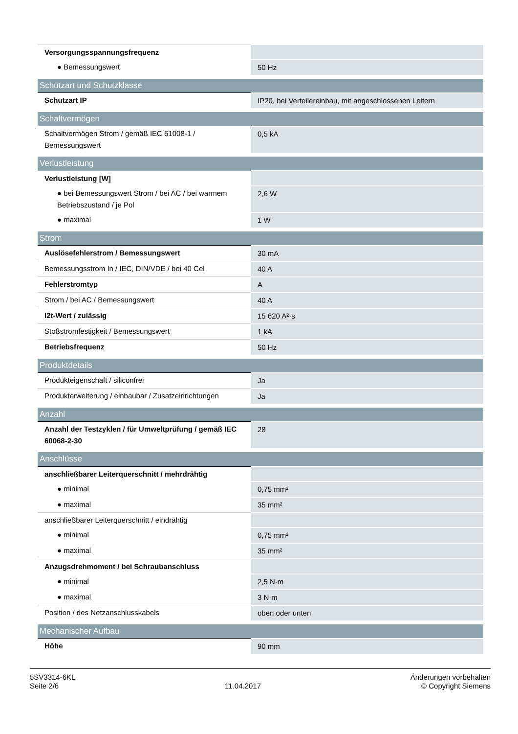| Versorgungsspannungsfrequenz | |
| ● Bemessungswert | 50 Hz |
| Schutzart und Schutzklasse | |
| Schutzart IP | IP20, bei Verteilereinbau, mit angeschlossenen Leitern |
| Schaltvermögen | |
| Schaltvermögen Strom / gemäß IEC 61008-1 / Bemessungswert | 0,5 kA |
| Verlustleistung | |
| Verlustleistung [W] | |
| ● bei Bemessungswert Strom / bei AC / bei warmem Betriebszustand / je Pol | 2,6 W |
| ● maximal | 1 W |
| Strom | |
| Auslösefehlerstrom / Bemessungswert | 30 mA |
| Bemessungsstrom In / IEC, DIN/VDE / bei 40 Cel | 40 A |
| Fehlerstromtyp | A |
| Strom / bei AC / Bemessungswert | 40 A |
| I2t-Wert / zulässig | 15 620 A²·s |
| Stoßstromfestigkeit / Bemessungswert | 1 kA |
| Betriebsfrequenz | 50 Hz |
| Produktdetails | |
| Produkteigenschaft / siliconfrei | Ja |
| Produkterweiterung / einbaubar / Zusatzeinrichtungen | Ja |
| Anzahl | |
| Anzahl der Testzyklen / für Umweltprüfung / gemäß IEC 60068-2-30 | 28 |
| Anschlüsse | |
| anschließbarer Leiterquerschnitt / mehrdrähtig | |
| ● minimal | 0,75 mm² |
| ● maximal | 35 mm² |
| anschließbarer Leiterquerschnitt / eindrähtig | |
| ● minimal | 0,75 mm² |
| ● maximal | 35 mm² |
| Anzugsdrehmoment / bei Schraubanschluss | |
| ● minimal | 2,5 N·m |
| ● maximal | 3 N·m |
| Position / des Netzanschlusskabels | oben oder unten |
| Mechanischer Aufbau | |
| Höhe | 90 mm |
5SV3314-6KL
Seite 2/6
11.04.2017
Änderungen vorbehalten
© Copyright Siemens